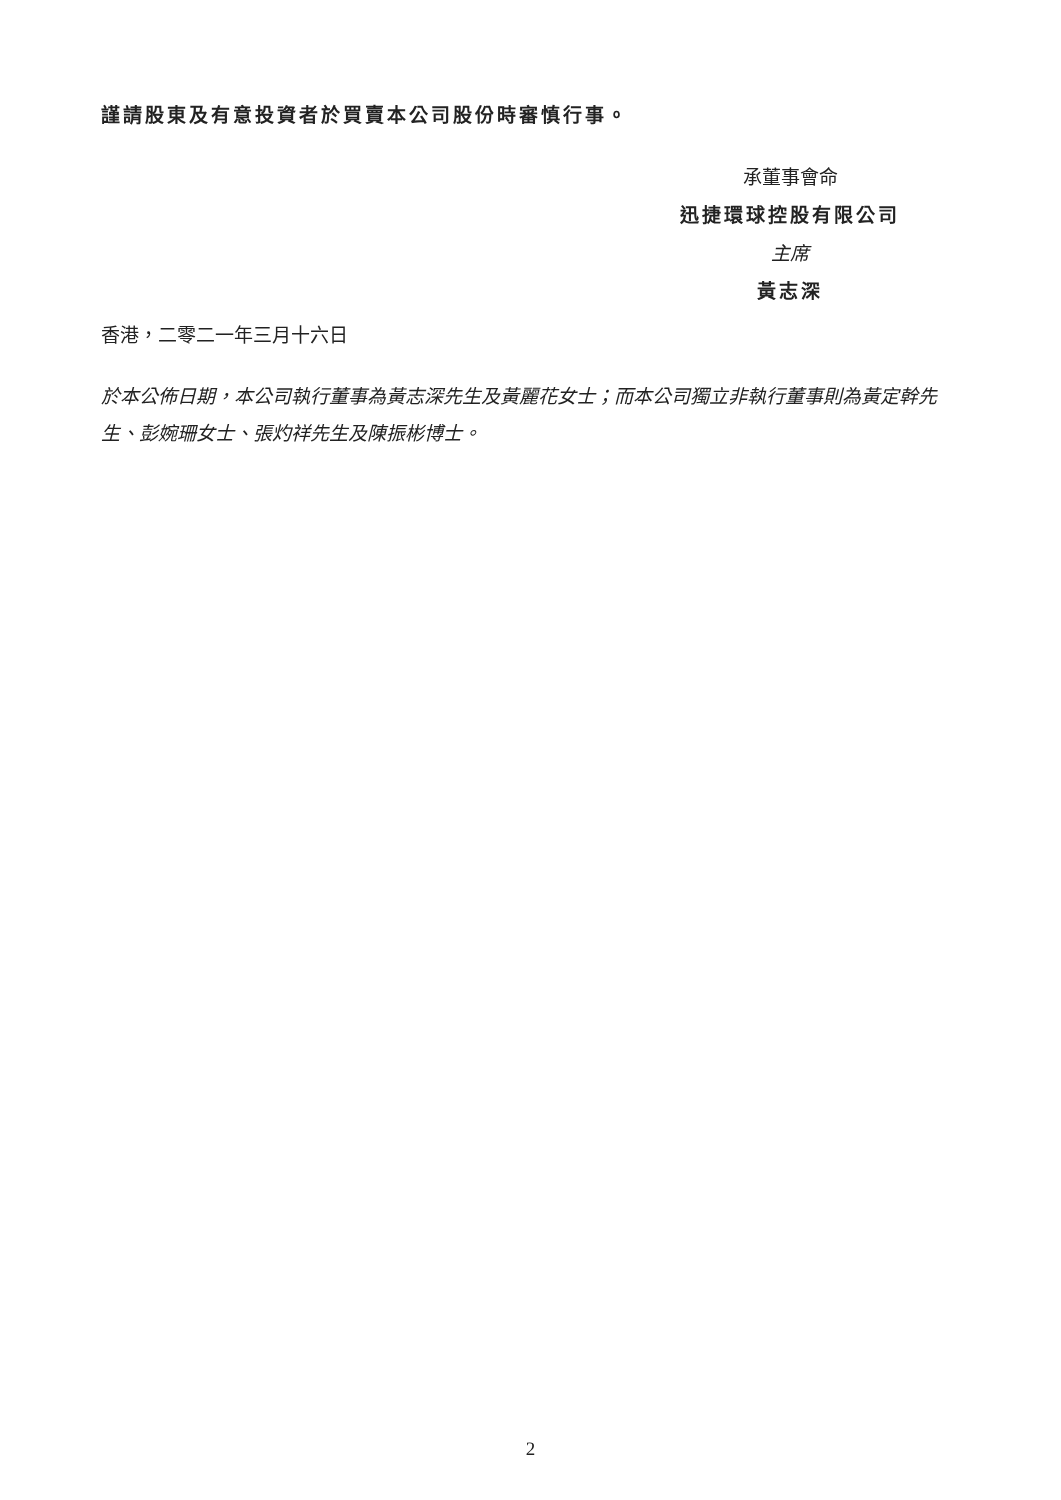謹請股東及有意投資者於買賣本公司股份時審慎行事。
承董事會命
迅捷環球控股有限公司
主席
黃志深
香港，二零二一年三月十六日
於本公佈日期，本公司執行董事為黃志深先生及黃麗花女士；而本公司獨立非執行董事則為黃定幹先生、彭婉珊女士、張灼祥先生及陳振彬博士。
2